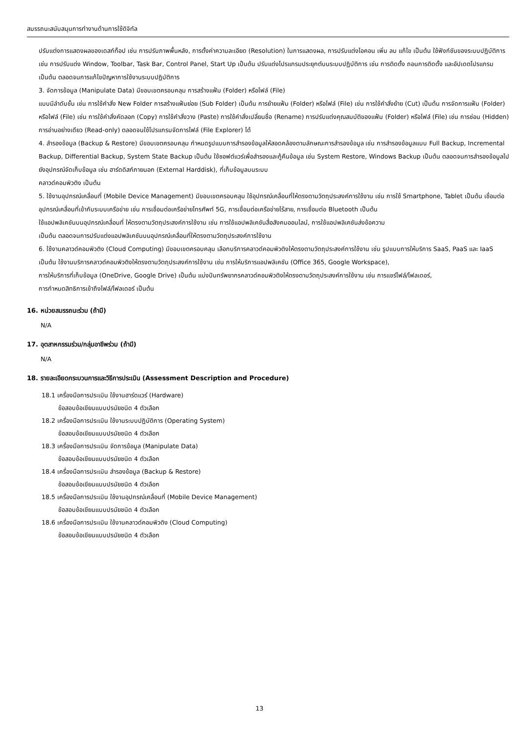สมรรถนะสนับสนุนการทำงานด้านการใช้ดิจิทัล
ปรับแต่งการแสดงผลของเดสก์ท็อป เช่น การปรับภาพพื้นหลัง, การตั้งค่าความละเอียด (Resolution) ในการแสดงผล, การปรับแต่งไอคอน เพิ่ม ลบ แก้ไข เป็นต้น ใช้ฟังก์ชันของระบบปฏิบัติการ เช่น การปรับแต่ง Window, Toolbar, Task Bar, Control Panel, Start Up เป็นต้น ปรับแต่งโปรแกรมประยุกต์บนระบบปฏิบัติการ เช่น การติดตั้ง ถอนการติดตั้ง และอัปเดตโปรแกรม เป็นต้น ตลอดจนการแก้ไขปัญหาการใช้งานระบบปฏิบัติการ
3. จัดการข้อมูล (Manipulate Data) มีขอบเขตครอบคลุม การสร้างแฟ้ม (Folder) หรือไฟล์ (File)
แบบมีลำดับชั้น เช่น การใช้คำสั่ง New Folder การสร้างแฟ้มย่อย (Sub Folder) เป็นต้น การย้ายแฟ้ม (Folder) หรือไฟล์ (File) เช่น การใช้คำสั่งย้าย (Cut) เป็นต้น การจัดการแฟ้ม (Folder) หรือไฟล์ (File) เช่น การใช้คำสั่งคัดลอก (Copy) การใช้คำสั่งวาง (Paste) การใช้คำสั่งเปลี่ยนชื่อ (Rename) การปรับแต่งคุณสมบัติของแฟ้ม (Folder) หรือไฟล์ (File) เช่น การซ่อน (Hidden) การอ่านอย่างเดียว (Read-only) ตลอดจนใช้โปรแกรมจัดการไฟล์ (File Explorer) ได้
4. สำรองข้อมูล (Backup & Restore) มีขอบเขตครอบคลุม กำหนดรูปแบบการสำรองข้อมูลให้สอดคล้องตามลักษณะการสำรองข้อมูล เช่น การสำรองข้อมูลแบบ Full Backup, Incremental Backup, Differential Backup, System State Backup เป็นต้น ใช้ซอฟต์แวร์เพื่อสำรองและกู้คืนข้อมูล เช่น System Restore, Windows Backup เป็นต้น ตลอดจนการสำรองข้อมูลไปยังอุปกรณ์จัดเก็บข้อมูล เช่น ฮาร์ดดิสก์ภายนอก (External Harddisk), ที่เก็บข้อมูลบนระบบ
คลาวด์คอมพิวติง เป็นต้น
5. ใช้งานอุปกรณ์เคลื่อนที่ (Mobile Device Management) มีขอบเขตครอบคลุม ใช้อุปกรณ์เคลื่อนที่ให้ตรงตามวัตถุประสงค์การใช้งาน เช่น การใช้ Smartphone, Tablet เป็นต้น เชื่อมต่ออุปกรณ์เคลื่อนที่เข้ากับระบบเครือข่าย เช่น การเชื่อมต่อเครือข่ายโทรศัพท์ 5G, การเชื่อมต่อเครือข่ายไร้สาย, การเชื่อมต่อ Bluetooth เป็นต้น
ใช้แอปพลิเคชันบนอุปกรณ์เคลื่อนที่ ให้ตรงตามวัตถุประสงค์การใช้งาน เช่น การใช้แอปพลิเคชันสื่อสังคมออนไลน์, การใช้แอปพลิเคชันส่งข้อความ
เป็นต้น ตลอดจนการปรับแต่งแอปพลิเคชันบนอุปกรณ์เคลื่อนที่ให้ตรงตามวัตถุประสงค์การใช้งาน
6. ใช้งานคลาวด์คอมพิวติง (Cloud Computing) มีขอบเขตครอบคลุม เลือกบริการคลาวด์คอมพิวติงให้ตรงตามวัตถุประสงค์การใช้งาน เช่น รูปแบบการให้บริการ SaaS, PaaS และ IaaS เป็นต้น ใช้งานบริการคลาวด์คอมพิวติงให้ตรงตามวัตถุประสงค์การใช้งาน เช่น การให้บริการแอปพลิเคชัน (Office 365, Google Workspace),
การให้บริการที่เก็บข้อมูล (OneDrive, Google Drive) เป็นต้น แบ่งปันทรัพยากรคลาวด์คอมพิวติงให้ตรงตามวัตถุประสงค์การใช้งาน เช่น การแชร์ไฟล์/โฟลเดอร์,
การกำหนดสิทธิการเข้าถึงไฟล์/โฟลเดอร์ เป็นต้น
16. หน่วยสมรรถนะร่วม (ถ้ามี)
N/A
17. อุตสาหกรรมร่วม/กลุ่มอาชีพร่วม (ถ้ามี)
N/A
18. รายละเอียดกระบวนการและวิธีการประเมิน (Assessment Description and Procedure)
18.1 เครื่องมือการประเมิน ใช้งานฮาร์ดแวร์ (Hardware)
ข้อสอบข้อเขียนแบบปรนัยชนิด 4 ตัวเลือก
18.2 เครื่องมือการประเมิน ใช้งานระบบปฏิบัติการ (Operating System)
ข้อสอบข้อเขียนแบบปรนัยชนิด 4 ตัวเลือก
18.3 เครื่องมือการประเมิน จัดการข้อมูล (Manipulate Data)
ข้อสอบข้อเขียนแบบปรนัยชนิด 4 ตัวเลือก
18.4 เครื่องมือการประเมิน สำรองข้อมูล (Backup & Restore)
ข้อสอบข้อเขียนแบบปรนัยชนิด 4 ตัวเลือก
18.5 เครื่องมือการประเมิน ใช้งานอุปกรณ์เคลื่อนที่ (Mobile Device Management)
ข้อสอบข้อเขียนแบบปรนัยชนิด 4 ตัวเลือก
18.6 เครื่องมือการประเมิน ใช้งานคลาวด์คอมพิวติง (Cloud Computing)
ข้อสอบข้อเขียนแบบปรนัยชนิด 4 ตัวเลือก
13